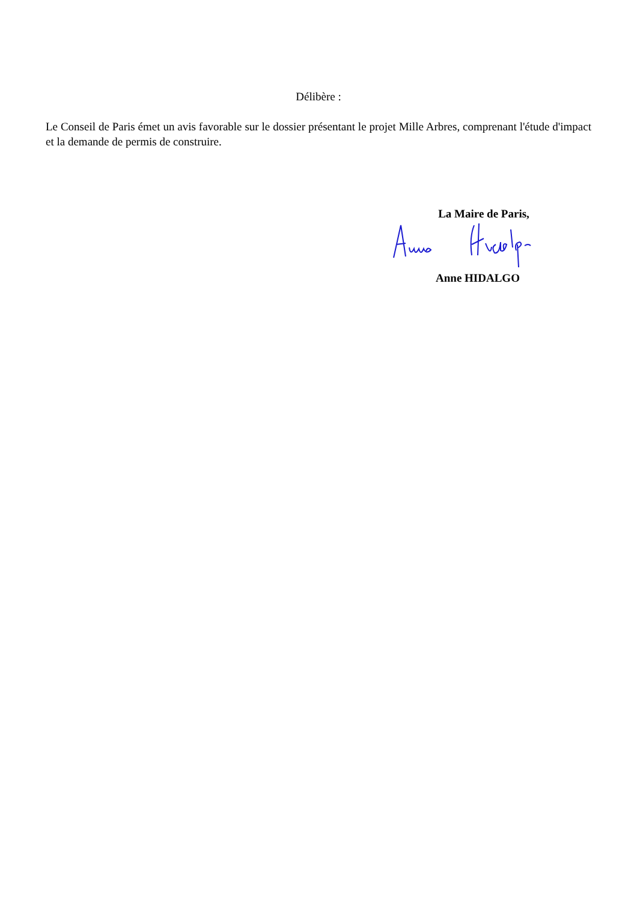Délibère :
Le Conseil de Paris émet un avis favorable sur le dossier présentant le projet Mille Arbres, comprenant l'étude d'impact et la demande de permis de construire.
La Maire de Paris,
Anne HIDALGO